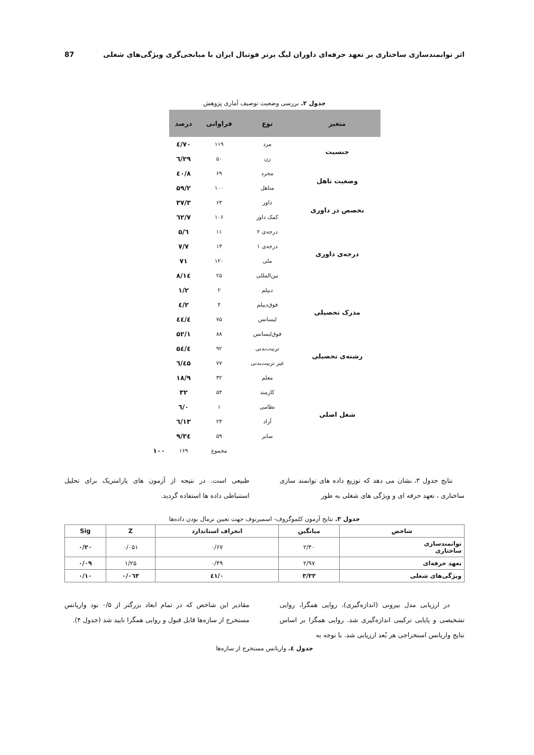اثر توانمندسازی ساختاری بر تعهد حرفه‌ای داوران لیگ برتر فوتبال ایران با میانجی‌گری ویژگی‌های شغلی 87
جدول ۲. بررسی وضعیت توصیف آماری پژوهش
| متغیر | نوع | فراوانی | درصد | |
| --- | --- | --- | --- | --- |
| جنسیت | مرد | ۱۱۹ | ۷۰/٤ | |
| | زن | ۵۰ | ۲۹/٦ | |
| وضعیت تاهل | مجرد | ۶۹ | ٤۰/۸ | |
| | متاهل | ۱۰۰ | ۵۹/۲ | |
| تخصص در داوری | داور | ۶۳ | ۳۷/۳ | |
| | کمک داور | ۱۰۶ | ٦۲/۷ | |
| درجه‌ی داوری | درجه‌ی ۲ | ۱۱ | ٦/۵ | |
| | درجه‌ی ۱ | ۱۳ | ۷/۷ | |
| | ملی | ۱۲۰ | ۷۱ | |
| | بین‌المللی | ۲۵ | ۱٤/۸ | |
| مدرک تحصیلی | دیپلم | ۲ | ۱/۲ | |
| | فوق‌دیپلم | ۴ | ۲/٤ | |
| | لیسانس | ۷۵ | ٤٤/٤ | |
| | فوق‌لیسانس | ۸۸ | ۵۲/۱ | |
| رشته‌ی تحصیلی | تربیت‌بدنی | ۹۲ | ۵٤/٤ | |
| | غیر تربیت‌بدنی | ۷۷ | ٤۵/٦ | |
| شغل اصلی | معلم | ۳۲ | ۱۸/۹ | |
| | کارمند | ۵۴ | ۳۲ | |
| | نظامی | ۱ | ۰/٦ | |
| | آزاد | ۲۳ | ۱۳/٦ | |
| | سایر | ۵۹ | ۳٤/۹ | |
| | | مجموع | ۱۶۹ | ۱۰۰ |
نتایج جدول ۳، نشان می دهد که توزیع داده های توانمند سازی ساختاری ، تعهد حرفه ای و ویژگی های شغلی به طور
طبیعی است. در نتیجه از آزمون های پارامتریک برای تحلیل استنباطی داده ها استفاده گردید.
جدول ۳. نتایج آزمون کلموگروف- اسمیرنوف جهت تعیین نرمال بودن داده‌ها
| شاخص | میانگین | انحراف استاندارد | Z | Sig |
| --- | --- | --- | --- | --- |
| توانمندسازی ساختاری | ۲/۴۰ | ۰/۶۷ | ۰/۰۵۱ | ۰/۲۰ |
| تعهد حرفه‌ای | ۲/۹۷ | ۰/۴۹ | ۱/۲۵ | ۰/۰۹ |
| ویژگی‌های شغلی | ۳/۳۳ | ۰/٤۱ | ۰/۰٦۳ | ۰/۱۰ |
در ارزیابی مدل بیرونی (اندازه‌گیری)، روایی همگرا، روایی تشخیصی و پایایی ترکیبی اندازه‌گیری شد. روایی همگرا بر اساس نتایج واریانس استخراجی هر بُعد ارزیابی شد. با توجه به
مقادیر این شاخص که در تمام ابعاد بزرگتر از ۰/۵ بود واریانس مستخرج از سازه‌ها قابل قبول و روایی همگرا تایید شد (جدول ۴).
جدول ٤. واریانس مستخرج از سازه‌ها